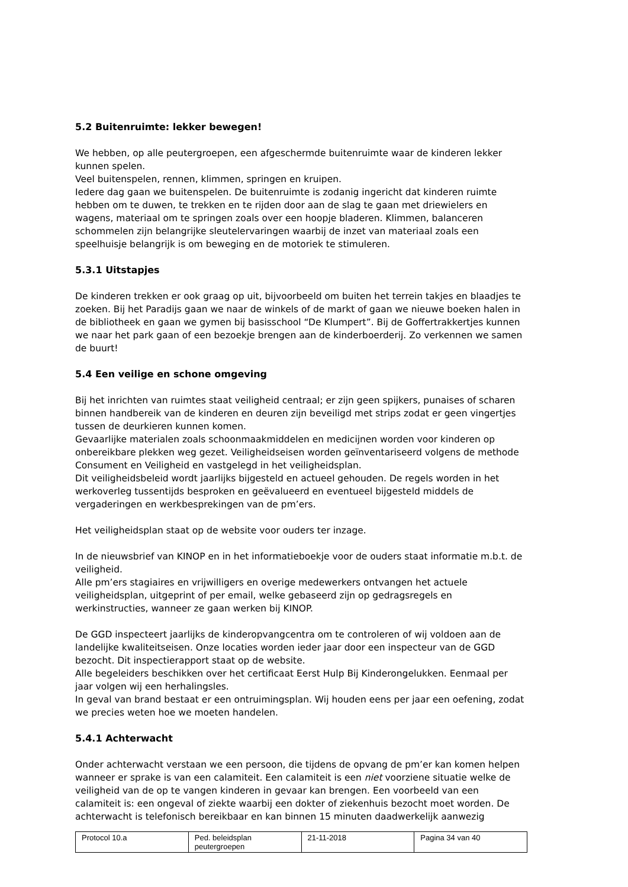5.2 Buitenruimte: lekker bewegen!
We hebben, op alle peutergroepen, een afgeschermde buitenruimte waar de kinderen lekker kunnen spelen.
Veel buitenspelen, rennen, klimmen, springen en kruipen.
Iedere dag gaan we buitenspelen. De buitenruimte is zodanig ingericht dat kinderen ruimte hebben om te duwen, te trekken en te rijden door aan de slag te gaan met driewielers en wagens, materiaal om te springen zoals over een hoopje bladeren. Klimmen, balanceren schommelen zijn belangrijke sleutelervaringen waarbij de inzet van materiaal zoals een speelhuisje belangrijk is om beweging en de motoriek te stimuleren.
5.3.1 Uitstapjes
De kinderen trekken er ook graag op uit, bijvoorbeeld om buiten het terrein takjes en blaadjes te zoeken. Bij het Paradijs gaan we naar de winkels of de markt of gaan we nieuwe boeken halen in de bibliotheek en gaan we gymen bij basisschool “De Klumpert”. Bij de Goffertrakkertjes kunnen we naar het park gaan of een bezoekje brengen aan de kinderboerderij. Zo verkennen we samen de buurt!
5.4 Een veilige en schone omgeving
Bij het inrichten van ruimtes staat veiligheid centraal; er zijn geen spijkers, punaises of scharen binnen handbereik van de kinderen en deuren zijn beveiligd met strips zodat er geen vingertjes tussen de deurkieren kunnen komen.
Gevaarlijke materialen zoals schoonmaakmiddelen en medicijnen worden voor kinderen op onbereikbare plekken weg gezet. Veiligheidseisen worden geïnventariseerd volgens de methode Consument en Veiligheid en vastgelegd in het veiligheidsplan.
Dit veiligheidsbeleid wordt jaarlijks bijgesteld en actueel gehouden. De regels worden in het werkoverleg tussentijds besproken en geëvalueerd en eventueel bijgesteld middels de vergaderingen en werkbesprekingen van de pm’ers.
Het veiligheidsplan staat op de website voor ouders ter inzage.
In de nieuwsbrief van KINOP en in het informatieboekje voor de ouders staat informatie m.b.t. de veiligheid.
Alle pm’ers stagiaires en vrijwilligers en overige medewerkers ontvangen het actuele veiligheidsplan, uitgeprint of per email, welke gebaseerd zijn op gedragsregels en werkinstructies, wanneer ze gaan werken bij KINOP.
De GGD inspecteert jaarlijks de kinderopvangcentra om te controleren of wij voldoen aan de landelijke kwaliteitseisen. Onze locaties worden ieder jaar door een inspecteur van de GGD bezocht. Dit inspectierapport staat op de website.
Alle begeleiders beschikken over het certificaat Eerst Hulp Bij Kinderongelukken. Eenmaal per jaar volgen wij een herhalingsles.
In geval van brand bestaat er een ontruimingsplan. Wij houden eens per jaar een oefening, zodat we precies weten hoe we moeten handelen.
5.4.1 Achterwacht
Onder achterwacht verstaan we een persoon, die tijdens de opvang de pm’er kan komen helpen wanneer er sprake is van een calamiteit. Een calamiteit is een niet voorziene situatie welke de veiligheid van de op te vangen kinderen in gevaar kan brengen. Een voorbeeld van een calamiteit is: een ongeval of ziekte waarbij een dokter of ziekenhuis bezocht moet worden. De achterwacht is telefonisch bereikbaar en kan binnen 15 minuten daadwerkelijk aanwezig
| Protocol 10.a | Ped. beleidsplan peutergroepen | 21-11-2018 | Pagina 34 van 40 |